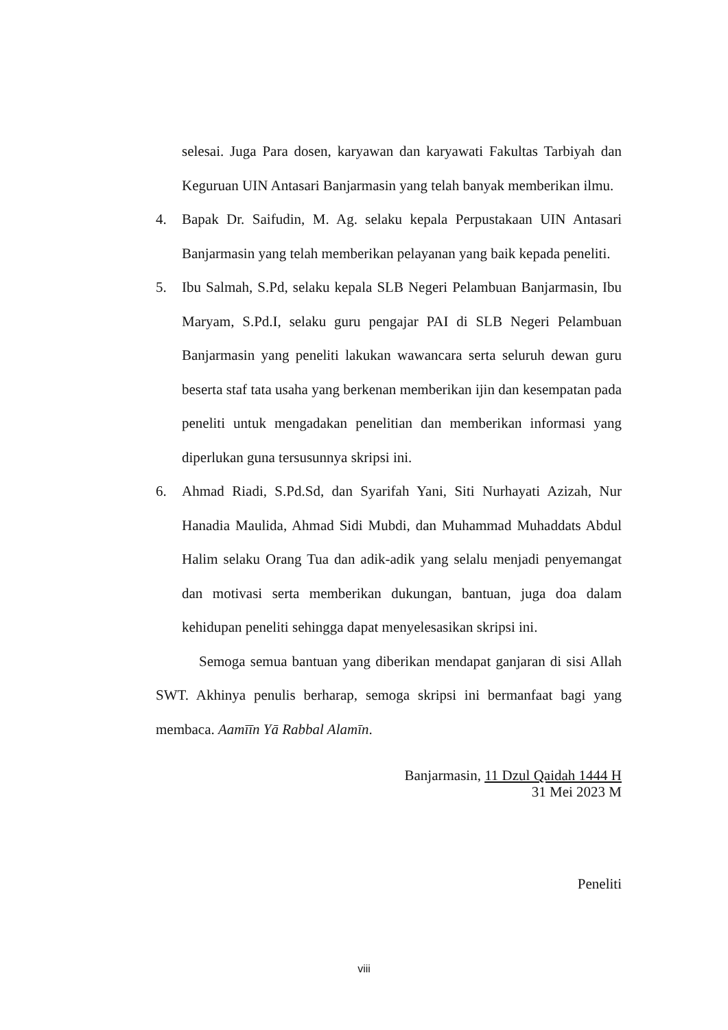selesai. Juga Para dosen, karyawan dan karyawati Fakultas Tarbiyah dan Keguruan UIN Antasari Banjarmasin yang telah banyak memberikan ilmu.
4. Bapak Dr. Saifudin, M. Ag. selaku kepala Perpustakaan UIN Antasari Banjarmasin yang telah memberikan pelayanan yang baik kepada peneliti.
5. Ibu Salmah, S.Pd, selaku kepala SLB Negeri Pelambuan Banjarmasin, Ibu Maryam, S.Pd.I, selaku guru pengajar PAI di SLB Negeri Pelambuan Banjarmasin yang peneliti lakukan wawancara serta seluruh dewan guru beserta staf tata usaha yang berkenan memberikan ijin dan kesempatan pada peneliti untuk mengadakan penelitian dan memberikan informasi yang diperlukan guna tersusunnya skripsi ini.
6. Ahmad Riadi, S.Pd.Sd, dan Syarifah Yani, Siti Nurhayati Azizah, Nur Hanadia Maulida, Ahmad Sidi Mubdi, dan Muhammad Muhaddats Abdul Halim selaku Orang Tua dan adik-adik yang selalu menjadi penyemangat dan motivasi serta memberikan dukungan, bantuan, juga doa dalam kehidupan peneliti sehingga dapat menyelesasikan skripsi ini.
Semoga semua bantuan yang diberikan mendapat ganjaran di sisi Allah SWT. Akhinya penulis berharap, semoga skripsi ini bermanfaat bagi yang membaca. Aamīīn Yā Rabbal Alamīn.
Banjarmasin, 11 Dzul Qaidah 1444 H
31 Mei 2023 M
Peneliti
viii